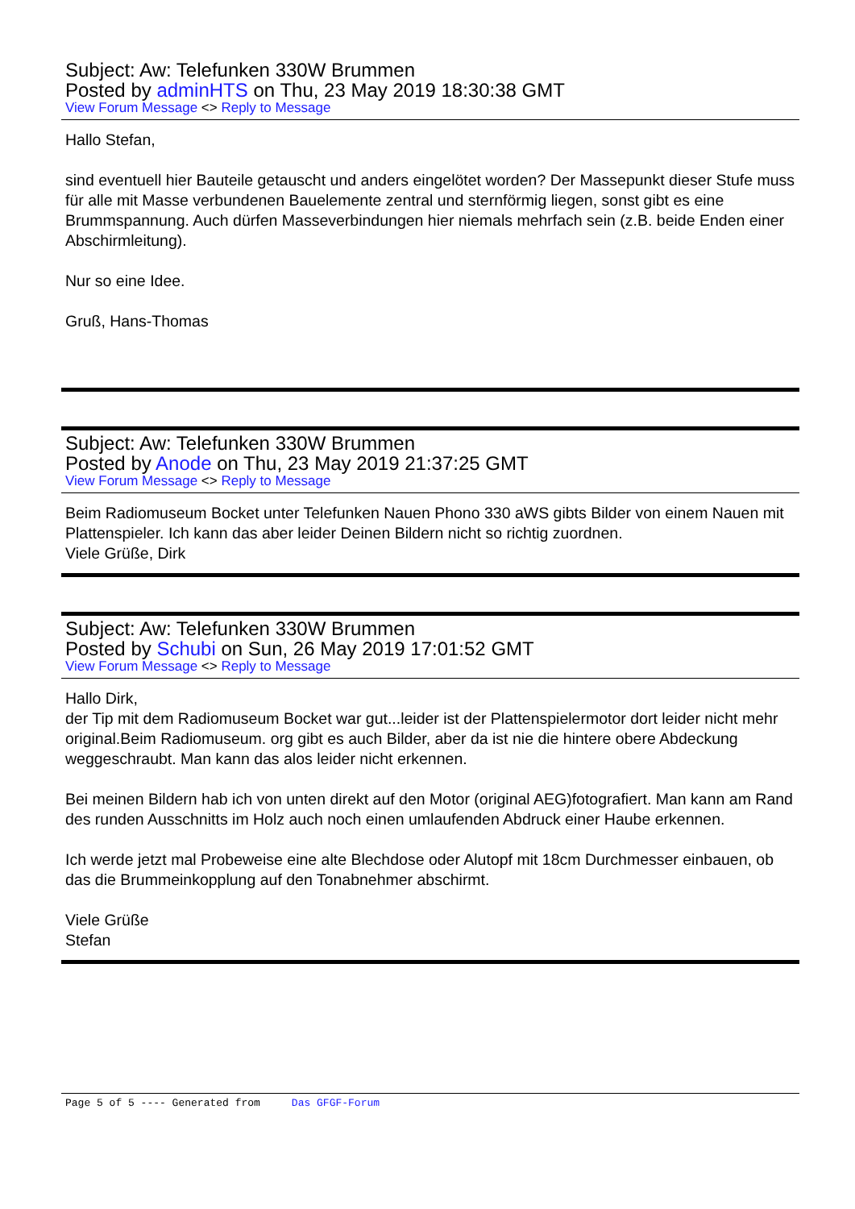Subject: Aw: Telefunken 330W Brummen
Posted by adminHTS on Thu, 23 May 2019 18:30:38 GMT
View Forum Message <> Reply to Message
Hallo Stefan,
sind eventuell hier Bauteile getauscht und anders eingelötet worden? Der Massepunkt dieser Stufe muss für alle mit Masse verbundenen Bauelemente zentral und sternförmig liegen, sonst gibt es eine Brummspannung. Auch dürfen Masseverbindungen hier niemals mehrfach sein (z.B. beide Enden einer Abschirmleitung).
Nur so eine Idee.
Gruß, Hans-Thomas
Subject: Aw: Telefunken 330W Brummen
Posted by Anode on Thu, 23 May 2019 21:37:25 GMT
View Forum Message <> Reply to Message
Beim Radiomuseum Bocket unter Telefunken Nauen Phono 330 aWS gibts Bilder von einem Nauen mit Plattenspieler. Ich kann das aber leider Deinen Bildern nicht so richtig zuordnen.
Viele Grüße, Dirk
Subject: Aw: Telefunken 330W Brummen
Posted by Schubi on Sun, 26 May 2019 17:01:52 GMT
View Forum Message <> Reply to Message
Hallo Dirk,
der Tip mit dem Radiomuseum Bocket war gut...leider ist der Plattenspielermotor dort leider nicht mehr original.Beim Radiomuseum. org gibt es auch Bilder, aber da ist nie die hintere obere Abdeckung weggeschraubt. Man kann das alos leider nicht erkennen.
Bei meinen Bildern hab ich von unten direkt auf den Motor (original AEG)fotografiert. Man kann am Rand des runden Ausschnitts im Holz auch noch einen umlaufenden Abdruck einer Haube erkennen.
Ich werde jetzt mal Probeweise eine alte Blechdose oder Alutopf mit 18cm Durchmesser einbauen, ob das die Brummeinkopplung auf den Tonabnehmer abschirmt.
Viele Grüße
Stefan
Page 5 of 5 ---- Generated from Das GFGF-Forum